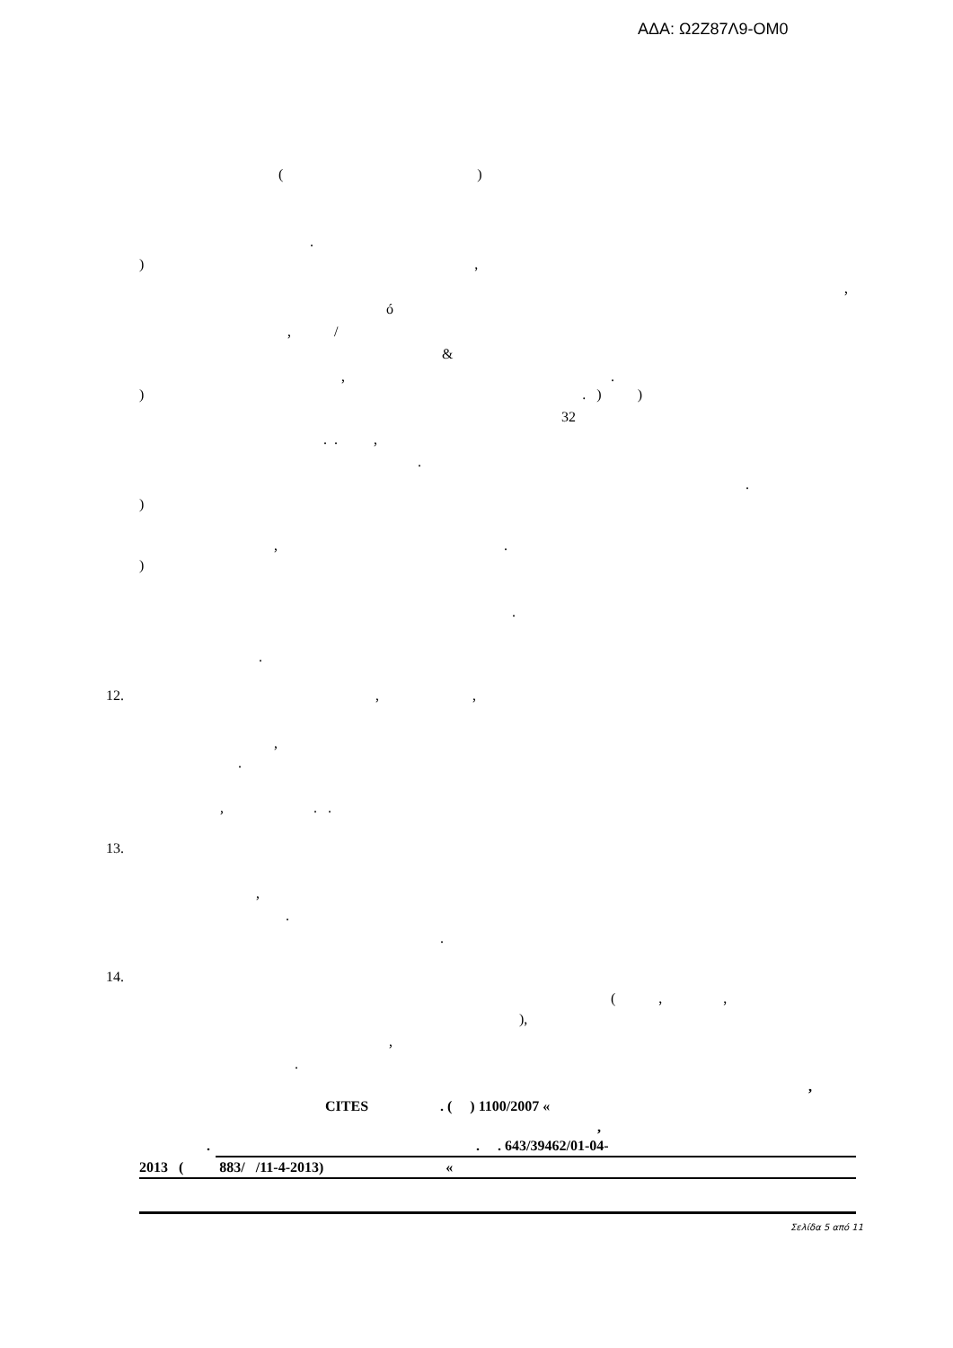ΑΔΑ: Ω2Ζ87Λ9-ΟΜ0
( )
.
) ,
,
ó
, /
&
, .
) . ) )
32
. . ,
.
.
)
, .
)
.
.
12. , ,
,
.
, . .
13.
,
.
.
14.
( , ,
),
,
.
,
CITES . ( ) 1100/2007 «
,
. . . 643/39462/01-04-
2013 ( 883/ /11-4-2013) «
Σελίδα 5 από 11